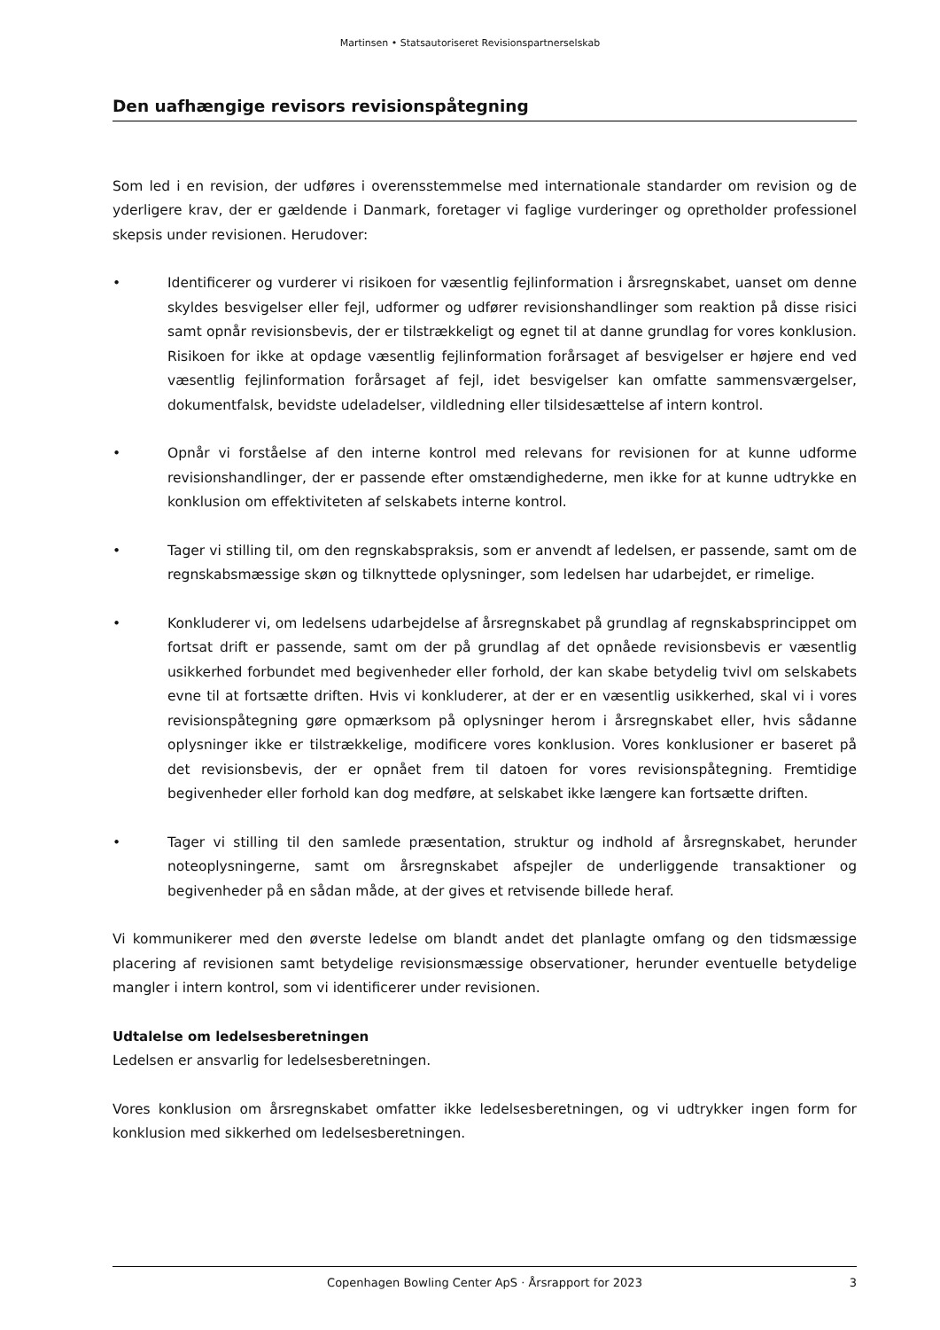Martinsen • Statsautoriseret Revisionspartnerselskab
Den uafhængige revisors revisionspåtegning
Som led i en revision, der udføres i overensstemmelse med internationale standarder om revision og de yderligere krav, der er gældende i Danmark, foretager vi faglige vurderinger og opretholder professionel skepsis under revisionen. Herudover:
• Identificerer og vurderer vi risikoen for væsentlig fejlinformation i årsregnskabet, uanset om denne skyldes besvigelser eller fejl, udformer og udfører revisionshandlinger som reaktion på disse risici samt opnår revisionsbevis, der er tilstrækkeligt og egnet til at danne grundlag for vores konklusion. Risikoen for ikke at opdage væsentlig fejlinformation forårsaget af besvigelser er højere end ved væsentlig fejlinformation forårsaget af fejl, idet besvigelser kan omfatte sammensværgelser, dokumentfalsk, bevidste udeladelser, vildledning eller tilsidesættelse af intern kontrol.
• Opnår vi forståelse af den interne kontrol med relevans for revisionen for at kunne udforme revisionshandlinger, der er passende efter omstændighederne, men ikke for at kunne udtrykke en konklusion om effektiviteten af selskabets interne kontrol.
• Tager vi stilling til, om den regnskabspraksis, som er anvendt af ledelsen, er passende, samt om de regnskabsmæssige skøn og tilknyttede oplysninger, som ledelsen har udarbejdet, er rimelige.
• Konkluderer vi, om ledelsens udarbejdelse af årsregnskabet på grundlag af regnskabsprincippet om fortsat drift er passende, samt om der på grundlag af det opnåede revisionsbevis er væsentlig usikkerhed forbundet med begivenheder eller forhold, der kan skabe betydelig tvivl om selskabets evne til at fortsætte driften. Hvis vi konkluderer, at der er en væsentlig usikkerhed, skal vi i vores revisionspåtegning gøre opmærksom på oplysninger herom i årsregnskabet eller, hvis sådanne oplysninger ikke er tilstrækkelige, modificere vores konklusion. Vores konklusioner er baseret på det revisionsbevis, der er opnået frem til datoen for vores revisionspåtegning. Fremtidige begivenheder eller forhold kan dog medføre, at selskabet ikke længere kan fortsætte driften.
• Tager vi stilling til den samlede præsentation, struktur og indhold af årsregnskabet, herunder noteoplysningerne, samt om årsregnskabet afspejler de underliggende transaktioner og begivenheder på en sådan måde, at der gives et retvisende billede heraf.
Vi kommunikerer med den øverste ledelse om blandt andet det planlagte omfang og den tidsmæssige placering af revisionen samt betydelige revisionsmæssige observationer, herunder eventuelle betydelige mangler i intern kontrol, som vi identificerer under revisionen.
Udtalelse om ledelsesberetningen
Ledelsen er ansvarlig for ledelsesberetningen.
Vores konklusion om årsregnskabet omfatter ikke ledelsesberetningen, og vi udtrykker ingen form for konklusion med sikkerhed om ledelsesberetningen.
Copenhagen Bowling Center ApS · Årsrapport for 2023 3